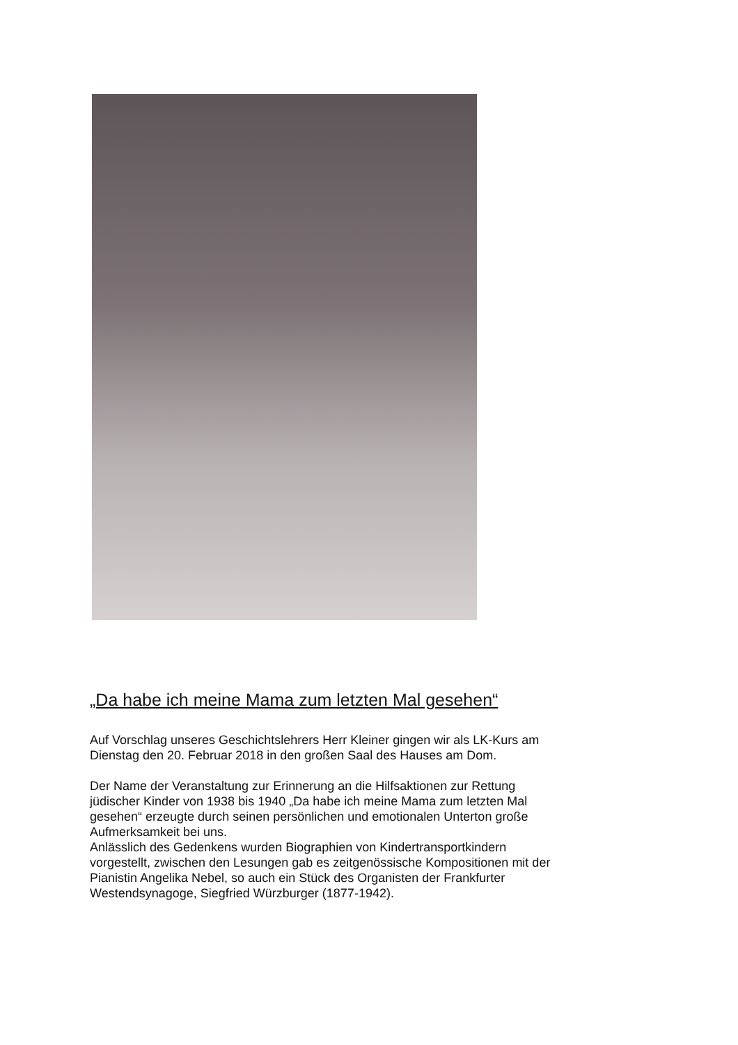„Da habe ich meine Mama zum letzten Mal gesehen“
Auf Vorschlag unseres Geschichtslehrers Herr Kleiner gingen wir als LK-Kurs am
Dienstag den 20. Februar 2018 in den großen Saal des Hauses am Dom.
Der Name der Veranstaltung zur Erinnerung an die Hilfsaktionen zur Rettung
jüdischer Kinder von 1938 bis 1940 „Da habe ich meine Mama zum letzten Mal
gesehen“ erzeugte durch seinen persönlichen und emotionalen Unterton große
Aufmerksamkeit bei uns.
Anlässlich des Gedenkens wurden Biographien von Kindertransportkindern
vorgestellt, zwischen den Lesungen gab es zeitgenössische Kompositionen mit der
Pianistin Angelika Nebel, so auch ein Stück des Organisten der Frankfurter
Westendsynagoge, Siegfried Würzburger (1877-1942).